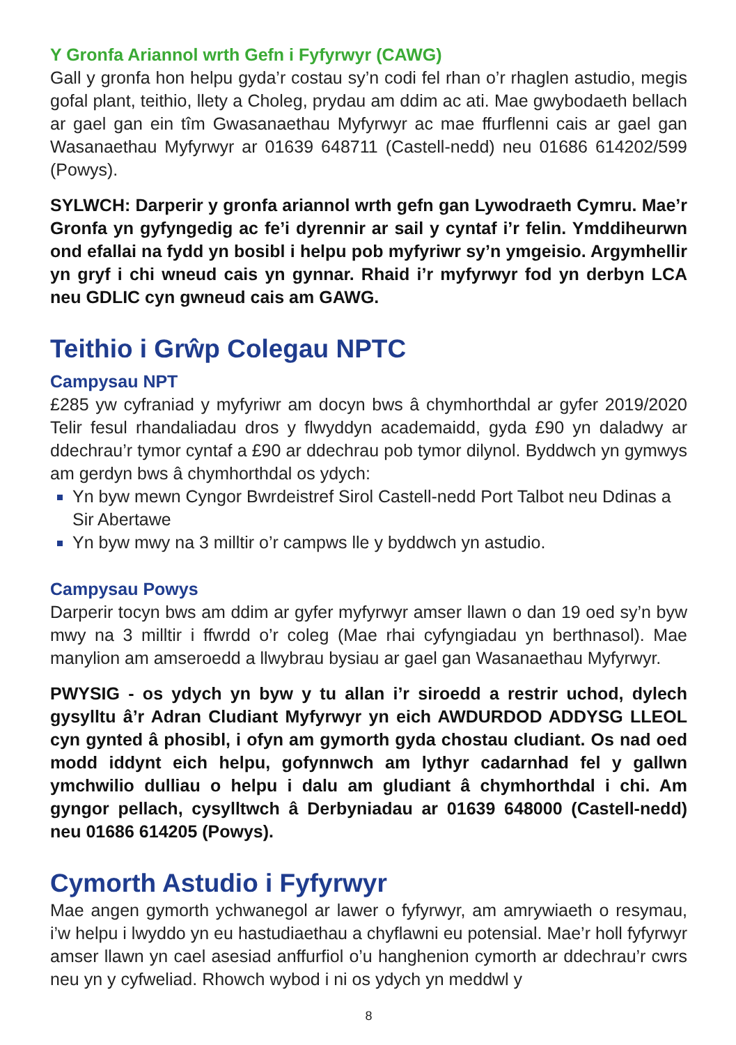Y Gronfa Ariannol wrth Gefn i Fyfyrwyr (CAWG)
Gall y gronfa hon helpu gyda’r costau sy’n codi fel rhan o’r rhaglen astudio, megis gofal plant, teithio, llety a Choleg, prydau am ddim ac ati. Mae gwybodaeth bellach ar gael gan ein tîm Gwasanaethau Myfyrwyr ac mae ffurflenni cais ar gael gan Wasanaethau Myfyrwyr ar 01639 648711 (Castell-nedd) neu 01686 614202/599 (Powys).
SYLWCH: Darperir y gronfa ariannol wrth gefn gan Lywodraeth Cymru. Mae’r Gronfa yn gyfyngedig ac fe’i dyrennir ar sail y cyntaf i’r felin. Ymddiheurwn ond efallai na fydd yn bosibl i helpu pob myfyriwr sy’n ymgeisio. Argymhellir yn gryf i chi wneud cais yn gynnar. Rhaid i’r myfyrwyr fod yn derbyn LCA neu GDLIC cyn gwneud cais am GAWG.
Teithio i Grŵp Colegau NPTC
Campysau NPT
£285 yw cyfraniad y myfyriwr am docyn bws â chymhorthdal ar gyfer 2019/2020 Telir fesul rhandaliadau dros y flwyddyn academaidd, gyda £90 yn daladwy ar ddechrau’r tymor cyntaf a £90 ar ddechrau pob tymor dilynol. Byddwch yn gymwys am gerdyn bws â chymhorthdal os ydych:
Yn byw mewn Cyngor Bwrdeistref Sirol Castell-nedd Port Talbot neu Ddinas a Sir Abertawe
Yn byw mwy na 3 milltir o’r campws lle y byddwch yn astudio.
Campysau Powys
Darperir tocyn bws am ddim ar gyfer myfyrwyr amser llawn o dan 19 oed sy’n byw mwy na 3 milltir i ffwrdd o’r coleg (Mae rhai cyfyngiadau yn berthnasol). Mae manylion am amseroedd a llwybrau bysiau ar gael gan Wasanaethau Myfyrwyr.
PWYSIG - os ydych yn byw y tu allan i’r siroedd a restrir uchod, dylech gysylltu â’r Adran Cludiant Myfyrwyr yn eich AWDURDOD ADDYSG LLEOL cyn gynted â phosibl, i ofyn am gymorth gyda chostau cludiant. Os nad oed modd iddynt eich helpu, gofynnwch am lythyr cadarnhad fel y gallwn ymchwilio dulliau o helpu i dalu am gludiant â chymhorthdal i chi. Am gyngor pellach, cysylltwch â Derbyniadau ar 01639 648000 (Castell-nedd) neu 01686 614205 (Powys).
Cymorth Astudio i Fyfyrwyr
Mae angen gymorth ychwanegol ar lawer o fyfyrwyr, am amrywiaeth o resymau, i’w helpu i lwyddo yn eu hastudiaethau a chyflawni eu potensial. Mae’r holl fyfyrwyr amser llawn yn cael asesiad anffurfiol o’u hanghenion cymorth ar ddechrau’r cwrs neu yn y cyfweliad. Rhowch wybod i ni os ydych yn meddwl y
8